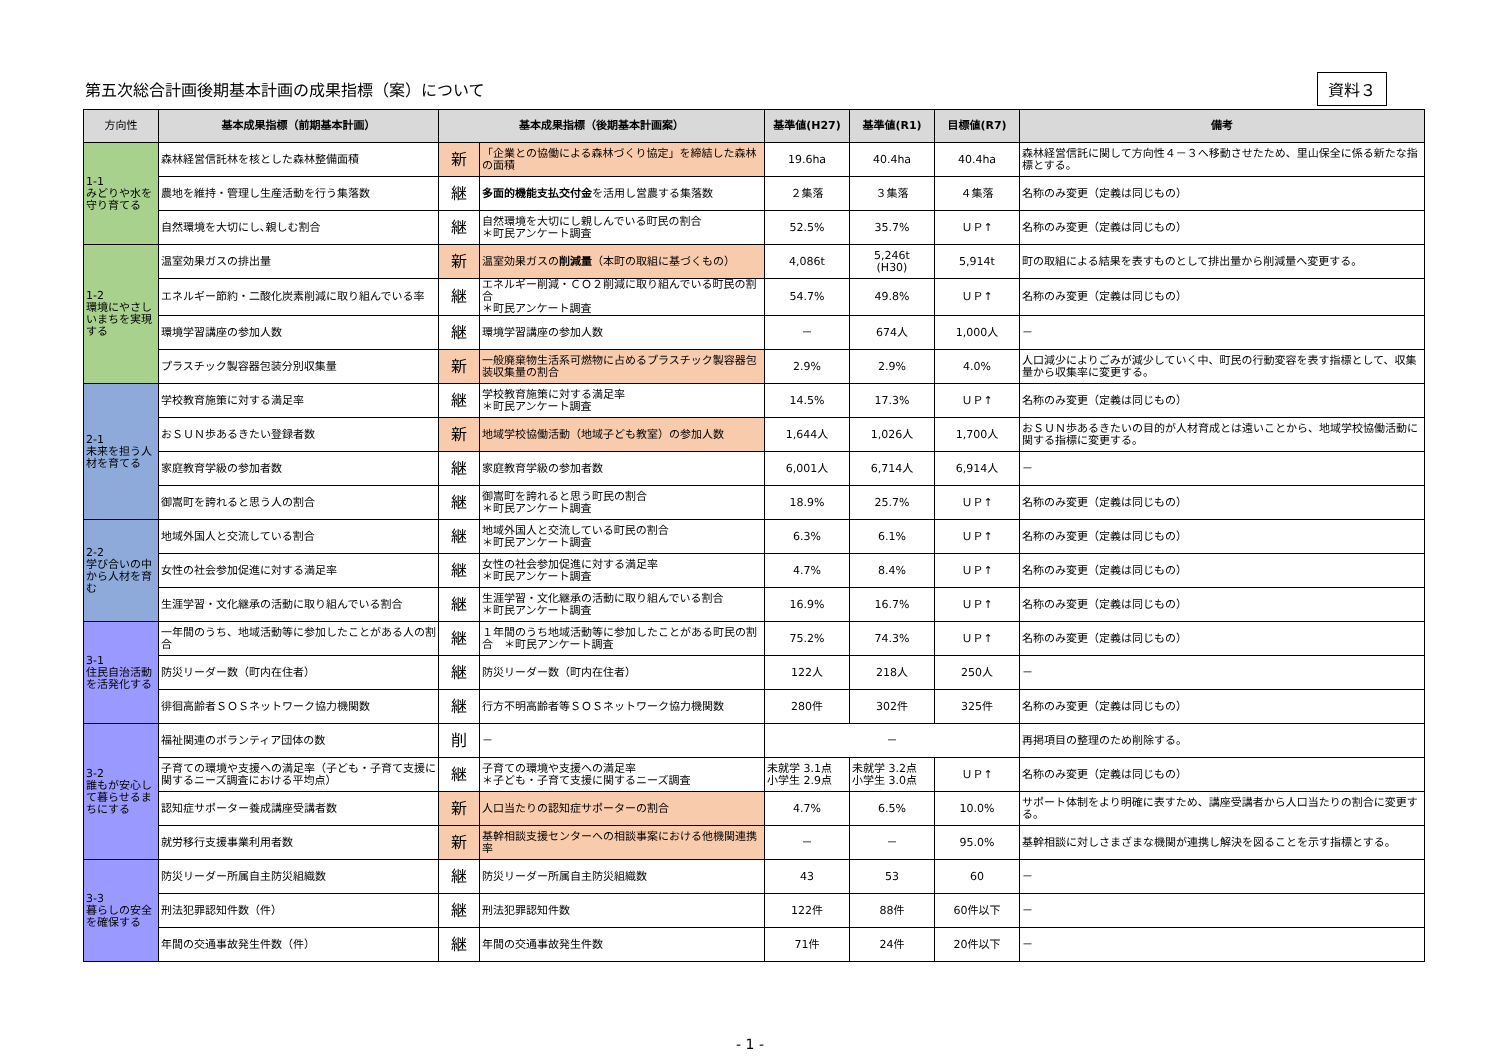第五次総合計画後期基本計画の成果指標（案）について 資料３
| 方向性 | 基本成果指標（前期基本計画） | 基本成果指標（後期基本計画案） | | 基準値(H27) | 基準値(R1) | 目標値(R7) | 備考 |
| --- | --- | --- | --- | --- | --- | --- | --- |
| 1-1 みどりや水を守り育てる | 森林経営信託林を核とした森林整備面積 | 新 | 「企業との協働による森林づくり協定」を締結した森林の面積 | 19.6ha | 40.4ha | 40.4ha | 森林経営信託に関して方向性４－３へ移動させたため、里山保全に係る新たな指標とする。 |
| | 農地を維持・管理し生産活動を行う集落数 | 継 | 多面的機能支払交付金 を活用し営農する集落数 | ２集落 | ３集落 | ４集落 | 名称のみ変更（定義は同じもの） |
| | 自然環境を大切にし､親しむ割合 | 継 | 自然環境を大切にし親しんでいる町民の割合 ＊町民アンケート調査 | 52.5% | 35.7% | ＵＰ↑ | 名称のみ変更（定義は同じもの） |
| 1-2 環境にやさしいまちを実現する | 温室効果ガスの排出量 | 新 | 温室効果ガスの 削減量 （本町の取組に基づくもの） | 4,086t | 5,246t (H30) | 5,914t | 町の取組による結果を表すものとして排出量から削減量へ変更する。 |
| | エネルギー節約・二酸化炭素削減に取り組んでいる率 | 継 | エネルギー削減・ＣＯ２削減に取り組んでいる町民の割合 ＊町民アンケート調査 | 54.7% | 49.8% | ＵＰ↑ | 名称のみ変更（定義は同じもの） |
| | 環境学習講座の参加人数 | 継 | 環境学習講座の参加人数 | － | 674人 | 1,000人 | － |
| | プラスチック製容器包装分別収集量 | 新 | 一般廃棄物生活系可燃物に占めるプラスチック製容器包装収集量の割合 | 2.9% | 2.9% | 4.0% | 人口減少によりごみが減少していく中、町民の行動変容を表す指標として、収集量から収集率に変更する。 |
| 2-1 未来を担う人材を育てる | 学校教育施策に対する満足率 | 継 | 学校教育施策に対する満足率 ＊町民アンケート調査 | 14.5% | 17.3% | ＵＰ↑ | 名称のみ変更（定義は同じもの） |
| | おＳＵＮ歩あるきたい登録者数 | 新 | 地域学校協働活動（地域子ども教室）の参加人数 | 1,644人 | 1,026人 | 1,700人 | おＳＵＮ歩あるきたいの目的が人材育成とは遠いことから、地域学校協働活動に関する指標に変更する。 |
| | 家庭教育学級の参加者数 | 継 | 家庭教育学級の参加者数 | 6,001人 | 6,714人 | 6,914人 | － |
| | 御嵩町を誇れると思う人の割合 | 継 | 御嵩町を誇れると思う町民の割合 ＊町民アンケート調査 | 18.9% | 25.7% | ＵＰ↑ | 名称のみ変更（定義は同じもの） |
| 2-2 学び合いの中から人材を育む | 地域外国人と交流している割合 | 継 | 地域外国人と交流している町民の割合 ＊町民アンケート調査 | 6.3% | 6.1% | ＵＰ↑ | 名称のみ変更（定義は同じもの） |
| | 女性の社会参加促進に対する満足率 | 継 | 女性の社会参加促進に対する満足率 ＊町民アンケート調査 | 4.7% | 8.4% | ＵＰ↑ | 名称のみ変更（定義は同じもの） |
| | 生涯学習・文化継承の活動に取り組んでいる割合 | 継 | 生涯学習・文化継承の活動に取り組んでいる割合 ＊町民アンケート調査 | 16.9% | 16.7% | ＵＰ↑ | 名称のみ変更（定義は同じもの） |
| 3-1 住民自治活動を活発化する | 一年間のうち、地域活動等に参加したことがある人の割合 | 継 | １年間のうち地域活動等に参加したことがある町民の割合 ＊町民アンケート調査 | 75.2% | 74.3% | ＵＰ↑ | 名称のみ変更（定義は同じもの） |
| | 防災リーダー数（町内在住者） | 継 | 防災リーダー数（町内在住者） | 122人 | 218人 | 250人 | － |
| | 徘徊高齢者ＳＯＳネットワーク協力機関数 | 継 | 行方不明高齢者等ＳＯＳネットワーク協力機関数 | 280件 | 302件 | 325件 | 名称のみ変更（定義は同じもの） |
| 3-2 誰もが安心して暮らせるまちにする | 福祉関連のボランティア団体の数 | 削 | － | － | | | 再掲項目の整理のため削除する。 |
| | 子育ての環境や支援への満足率（子ども・子育て支援に関するニーズ調査における平均点） | 継 | 子育ての環境や支援への満足率 ＊子ども・子育て支援に関するニーズ調査 | 未就学 3.1点 小学生 2.9点 | 未就学 3.2点 小学生 3.0点 | ＵＰ↑ | 名称のみ変更（定義は同じもの） |
| | 認知症サポーター養成講座受講者数 | 新 | 人口当たりの認知症サポーターの割合 | 4.7% | 6.5% | 10.0% | サポート体制をより明確に表すため、講座受講者から人口当たりの割合に変更する。 |
| | 就労移行支援事業利用者数 | 新 | 基幹相談支援センターへの相談事案における他機関連携率 | － | － | 95.0% | 基幹相談に対しさまざまな機関が連携し解決を図ることを示す指標とする。 |
| 3-3 暮らしの安全を確保する | 防災リーダー所属自主防災組織数 | 継 | 防災リーダー所属自主防災組織数 | 43 | 53 | 60 | － |
| | 刑法犯罪認知件数（件） | 継 | 刑法犯罪認知件数 | 122件 | 88件 | 60件以下 | － |
| | 年間の交通事故発生件数（件） | 継 | 年間の交通事故発生件数 | 71件 | 24件 | 20件以下 | － |
- 1 -